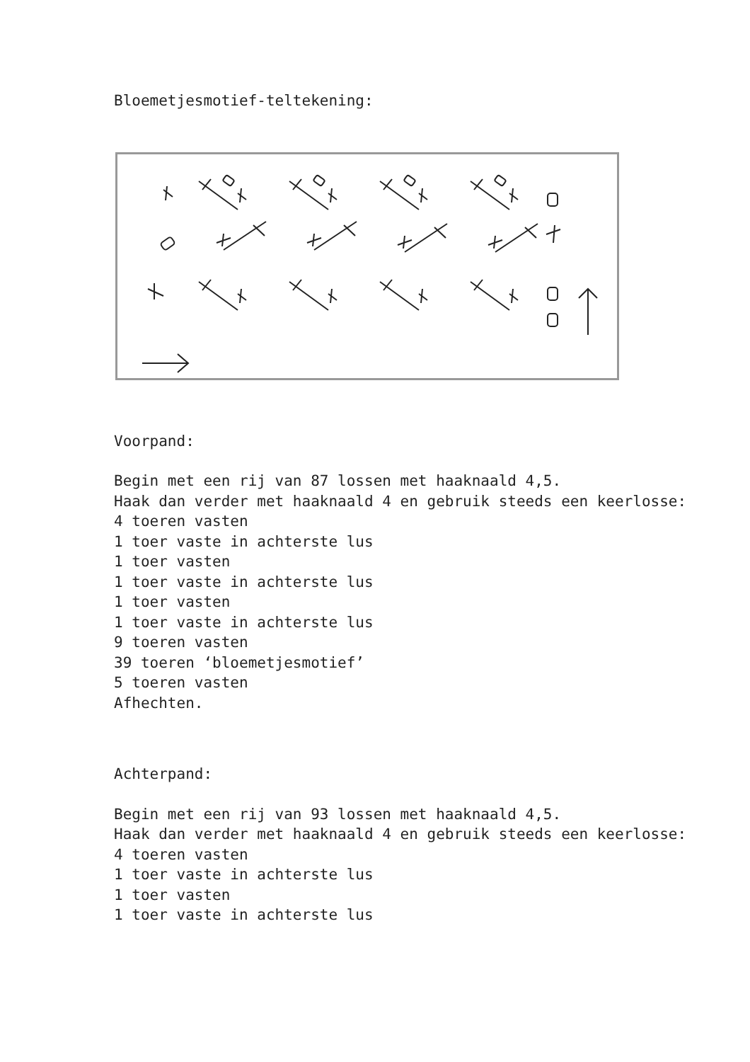Bloemetjesmotief-teltekening:
Voorpand:
Begin met een rij van 87 lossen met haaknaald 4,5.
Haak dan verder met haaknaald 4 en gebruik steeds een keerlosse:
4 toeren vasten
1 toer vaste in achterste lus
1 toer vasten
1 toer vaste in achterste lus
1 toer vasten
1 toer vaste in achterste lus
9 toeren vasten
39 toeren ‘bloemetjesmotief’
5 toeren vasten
Afhechten.
Achterpand:
Begin met een rij van 93 lossen met haaknaald 4,5.
Haak dan verder met haaknaald 4 en gebruik steeds een keerlosse:
4 toeren vasten
1 toer vaste in achterste lus
1 toer vasten
1 toer vaste in achterste lus